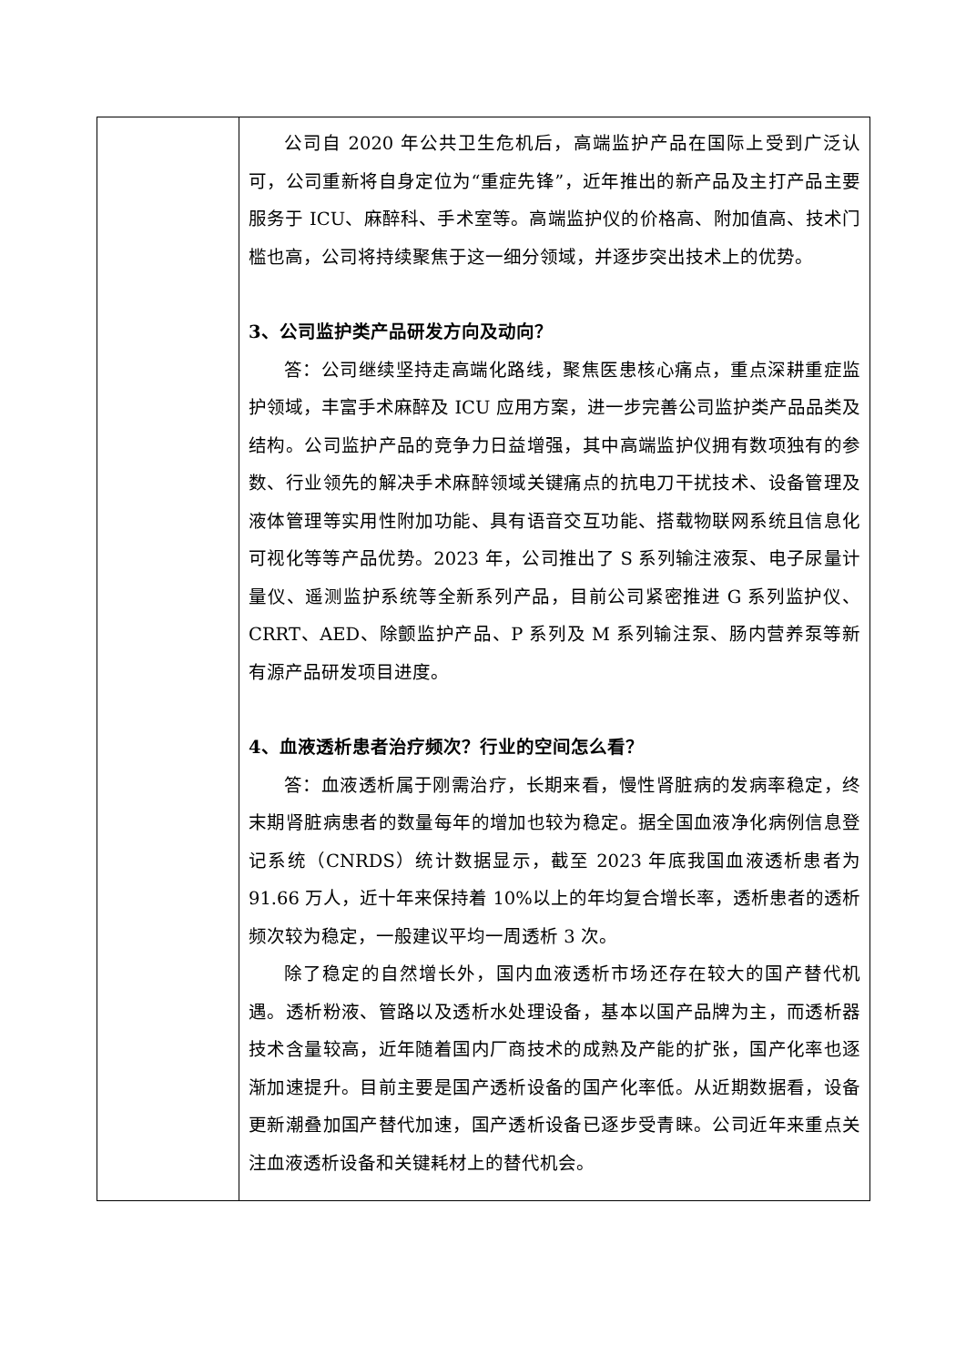| | 公司自 2020 年公共卫生危机后，高端监护产品在国际上受到广泛认可，公司重新将自身定位为“重症先锋”，近年推出的新产品及主打产品主要服务于 ICU、麻醉科、手术室等。高端监护仪的价格高、附加值高、技术门槛也高，公司将持续聚焦于这一细分领域，并逐步突出技术上的优势。 3、公司监护类产品研发方向及动向？ 答：公司继续坚持走高端化路线，聚焦医患核心痛点，重点深耕重症监护领域，丰富手术麻醉及 ICU 应用方案，进一步完善公司监护类产品品类及结构。公司监护产品的竞争力日益增强，其中高端监护仪拥有数项独有的参数、行业领先的解决手术麻醉领域关键痛点的抗电刀干扰技术、设备管理及液体管理等实用性附加功能、具有语音交互功能、搭载物联网系统且信息化可视化等等产品优势。2023 年，公司推出了 S 系列输注液泵、电子尿量计量仪、遥测监护系统等全新系列产品，目前公司紧密推进 G 系列监护仪、CRRT、AED、除颤监护产品、P 系列及 M 系列输注泵、肠内营养泵等新有源产品研发项目进度。 4、血液透析患者治疗频次？行业的空间怎么看？ 答：血液透析属于刚需治疗，长期来看，慢性肾脏病的发病率稳定，终末期肾脏病患者的数量每年的增加也较为稳定。据全国血液净化病例信息登记系统（CNRDS）统计数据显示，截至 2023 年底我国血液透析患者为 91.66 万人，近十年来保持着 10%以上的年均复合增长率，透析患者的透析频次较为稳定，一般建议平均一周透析 3 次。 除了稳定的自然增长外，国内血液透析市场还存在较大的国产替代机遇。透析粉液、管路以及透析水处理设备，基本以国产品牌为主，而透析器技术含量较高，近年随着国内厂商技术的成熟及产能的扩张，国产化率也逐渐加速提升。目前主要是国产透析设备的国产化率低。从近期数据看，设备更新潮叠加国产替代加速，国产透析设备已逐步受青睐。公司近年来重点关注血液透析设备和关键耗材上的替代机会。 |